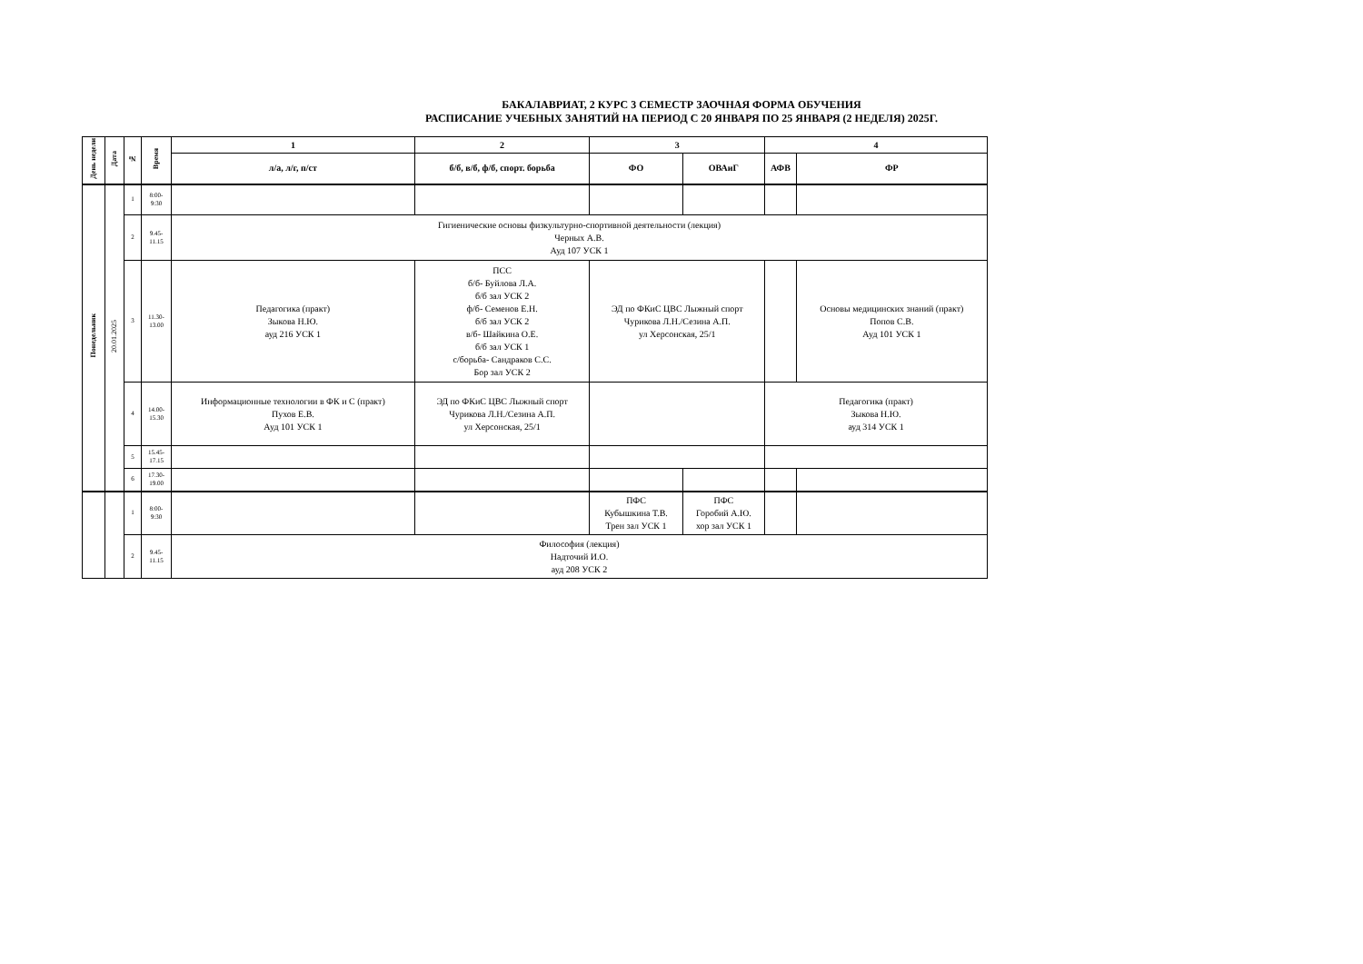БАКАЛАВРИАТ, 2 КУРС 3 СЕМЕСТР ЗАОЧНАЯ ФОРМА ОБУЧЕНИЯ
РАСПИСАНИЕ УЧЕБНЫХ ЗАНЯТИЙ НА ПЕРИОД С 20 ЯНВАРЯ ПО 25 ЯНВАРЯ (2 НЕДЕЛЯ) 2025Г.
| День недели | Дата | № | Время | 1 | 2 | 3 | | 4 | |
| --- | --- | --- | --- | --- | --- | --- | --- | --- | --- |
| | | | | л/а, л/г, п/ст | б/б, в/б, ф/б, спорт. борьба | ФО | ОВАиГ | АФВ | ФР |
| Понедельник | 20.01.2025 | 1 | 8:00- 9:30 | | | | | | |
| | | 2 | 9.45- 11.15 | Гигиенические основы физкультурно-спортивной деятельности (лекция) Черных А.В. Ауд 107 УСК 1 | | | | | |
| | | 3 | 11.30- 13.00 | Педагогика (практ) Зыкова Н.Ю. ауд 216 УСК 1 | ПСС б/б- Буйлова Л.А. б/б зал УСК 2 ф/б- Семенов Е.Н. б/б зал УСК 2 в/б- Шайкина О.Е. б/б зал УСК 1 с/борьба- Сандраков С.С. Бор зал УСК 2 | ЭД по ФКиС ЦВС Лыжный спорт Чурикова Л.Н./Сезина А.П. ул Херсонская, 25/1 | | | Основы медицинских знаний (практ) Попов С.В. Ауд 101 УСК 1 |
| | | 4 | 14.00- 15.30 | Информационные технологии в ФК и С (практ) Пухов Е.В. Ауд 101 УСК 1 | ЭД по ФКиС ЦВС Лыжный спорт Чурикова Л.Н./Сезина А.П. ул Херсонская, 25/1 | | | Педагогика (практ) Зыкова Н.Ю. ауд 314 УСК 1 | |
| | | 5 | 15.45- 17.15 | | | | | | |
| | | 6 | 17.30- 19.00 | | | | | | |
| | | 1 | 8:00- 9:30 | | | ПФС Кубышкина Т.В. Трен зал УСК 1 | ПФС Горобий А.Ю. хор зал УСК 1 | | |
| | | 2 | 9.45- 11.15 | Философия (лекция) Надточий И.О. ауд 208 УСК 2 | | | | | |